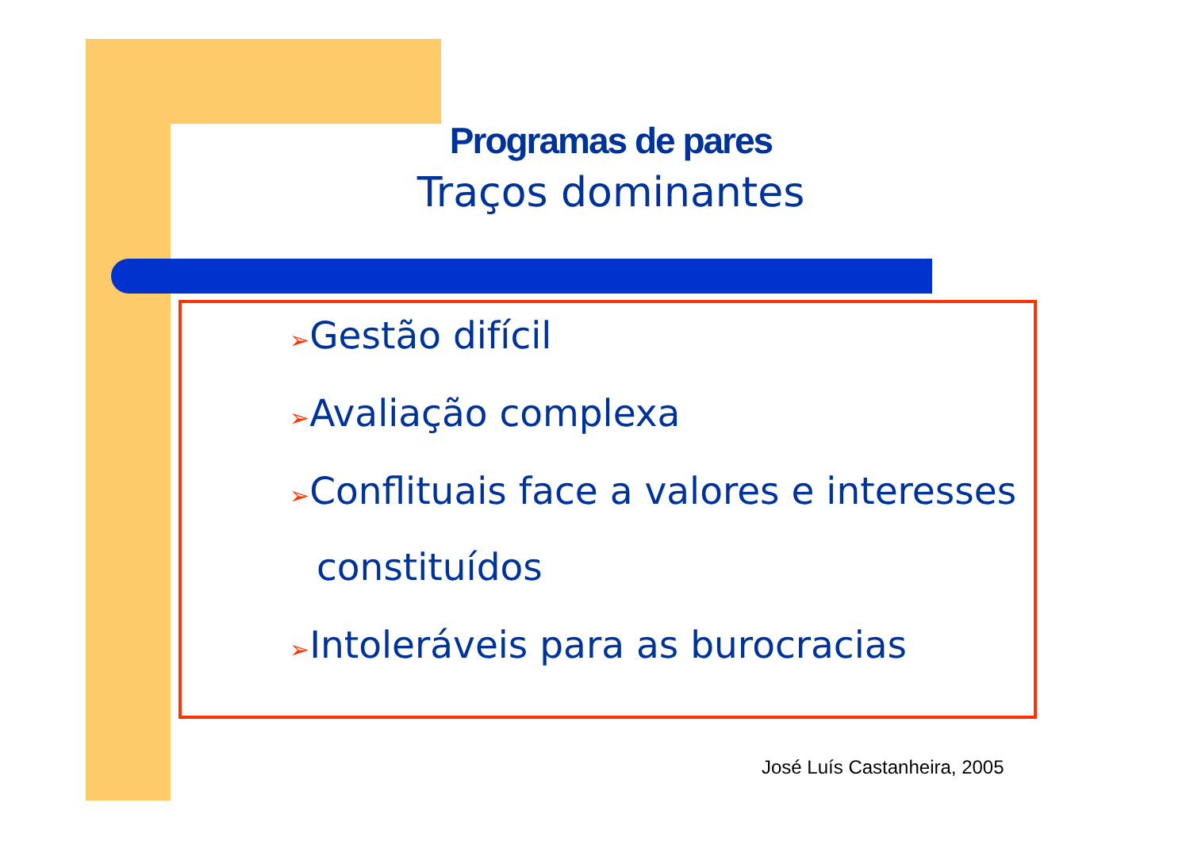Programas de pares
Traços dominantes
➢Gestão difícil
➢Avaliação complexa
➢Conflituais face a valores e interesses constituídos
➢Intoleráveis para as burocracias
José Luís Castanheira, 2005